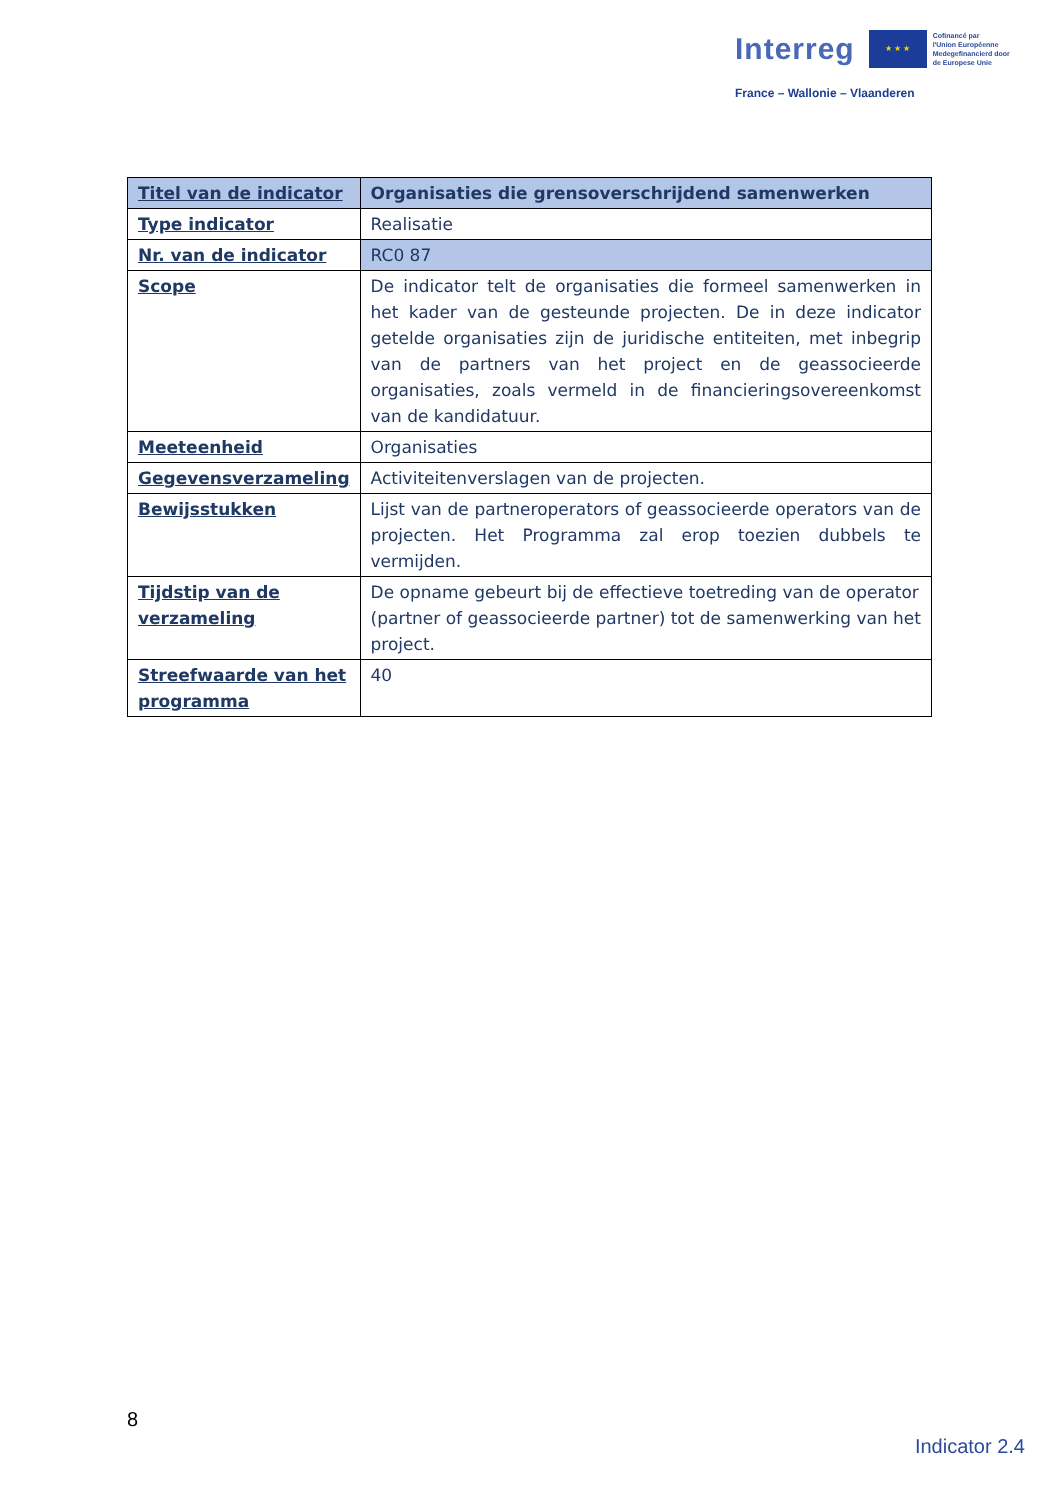Interreg ★ ★ ★ Cofinancé par
l'Union Européenne
Medegefinancierd door
de Europese Unie
France – Wallonie – Vlaanderen
| Titel van de indicator | Organisaties die grensoverschrijdend samenwerken |
| Type indicator | Realisatie |
| Nr. van de indicator | RC0 87 |
| Scope | De indicator telt de organisaties die formeel samenwerken in het kader van de gesteunde projecten. De in deze indicator getelde organisaties zijn de juridische entiteiten, met inbegrip van de partners van het project en de geassocieerde organisaties, zoals vermeld in de financieringsovereenkomst van de kandidatuur. |
| Meeteenheid | Organisaties |
| Gegevensverzameling | Activiteitenverslagen van de projecten. |
| Bewijsstukken | Lijst van de partneroperators of geassocieerde operators van de projecten. Het Programma zal erop toezien dubbels te vermijden. |
| Tijdstip van de verzameling | De opname gebeurt bij de effectieve toetreding van de operator (partner of geassocieerde partner) tot de samenwerking van het project. |
| Streefwaarde van het programma | 40 |
8
Indicator 2.4